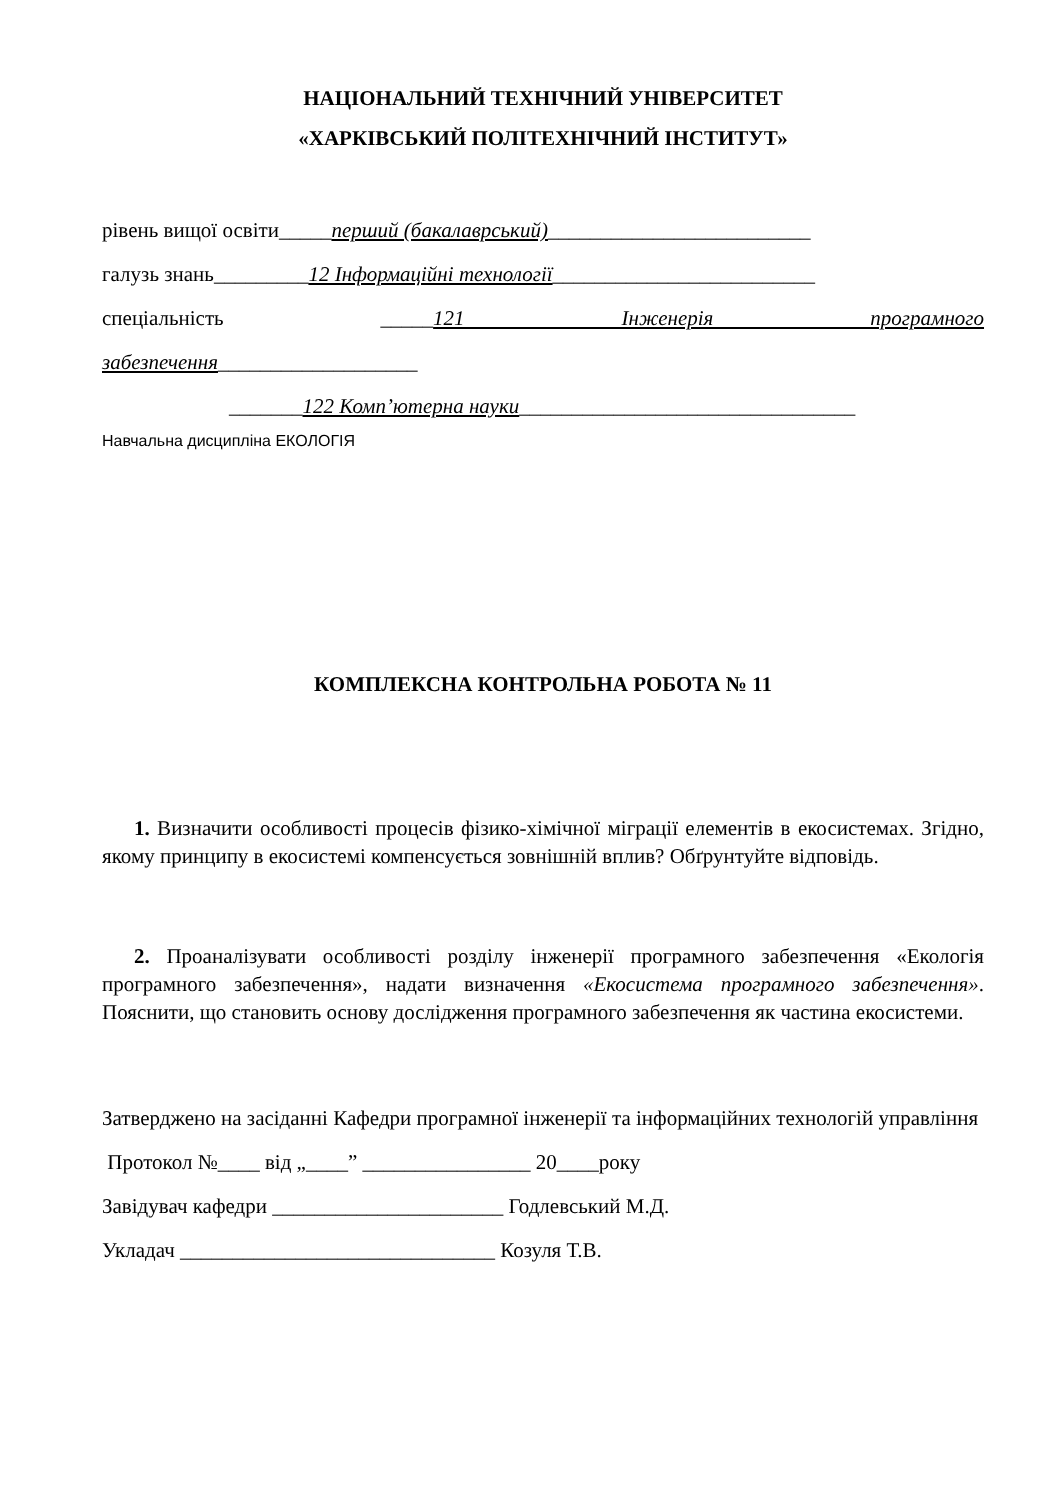НАЦІОНАЛЬНИЙ ТЕХНІЧНИЙ УНІВЕРСИТЕТ
«ХАРКІВСЬКИЙ ПОЛІТЕХНІЧНИЙ ІНСТИТУТ»
рівень вищої освіти_____перший (бакалаврський)_________________________
галузь знань_________12 Інформаційні технології_________________________
спеціальність _____121 Інженерія програмного
забезпечення___________________
_______122 Комп’ютерна науки________________________________
Навчальна дисципліна ЕКОЛОГІЯ
КОМПЛЕКСНА КОНТРОЛЬНА РОБОТА № 11
1. Визначити особливості процесів фізико-хімічної міграції елементів в екосистемах. Згідно, якому принципу в екосистемі компенсується зовнішній вплив? Обґрунтуйте відповідь.
2. Проаналізувати особливості розділу інженерії програмного забезпечення «Екологія програмного забезпечення», надати визначення «Екосистема програмного забезпечення». Пояснити, що становить основу дослідження програмного забезпечення як частина екосистеми.
Затверджено на засіданні Кафедри програмної інженерії та інформаційних технологій управління
Протокол №____ від „____” ________________ 20____року
Завідувач кафедри ______________________ Годлевський М.Д.
Укладач ______________________________ Козуля Т.В.